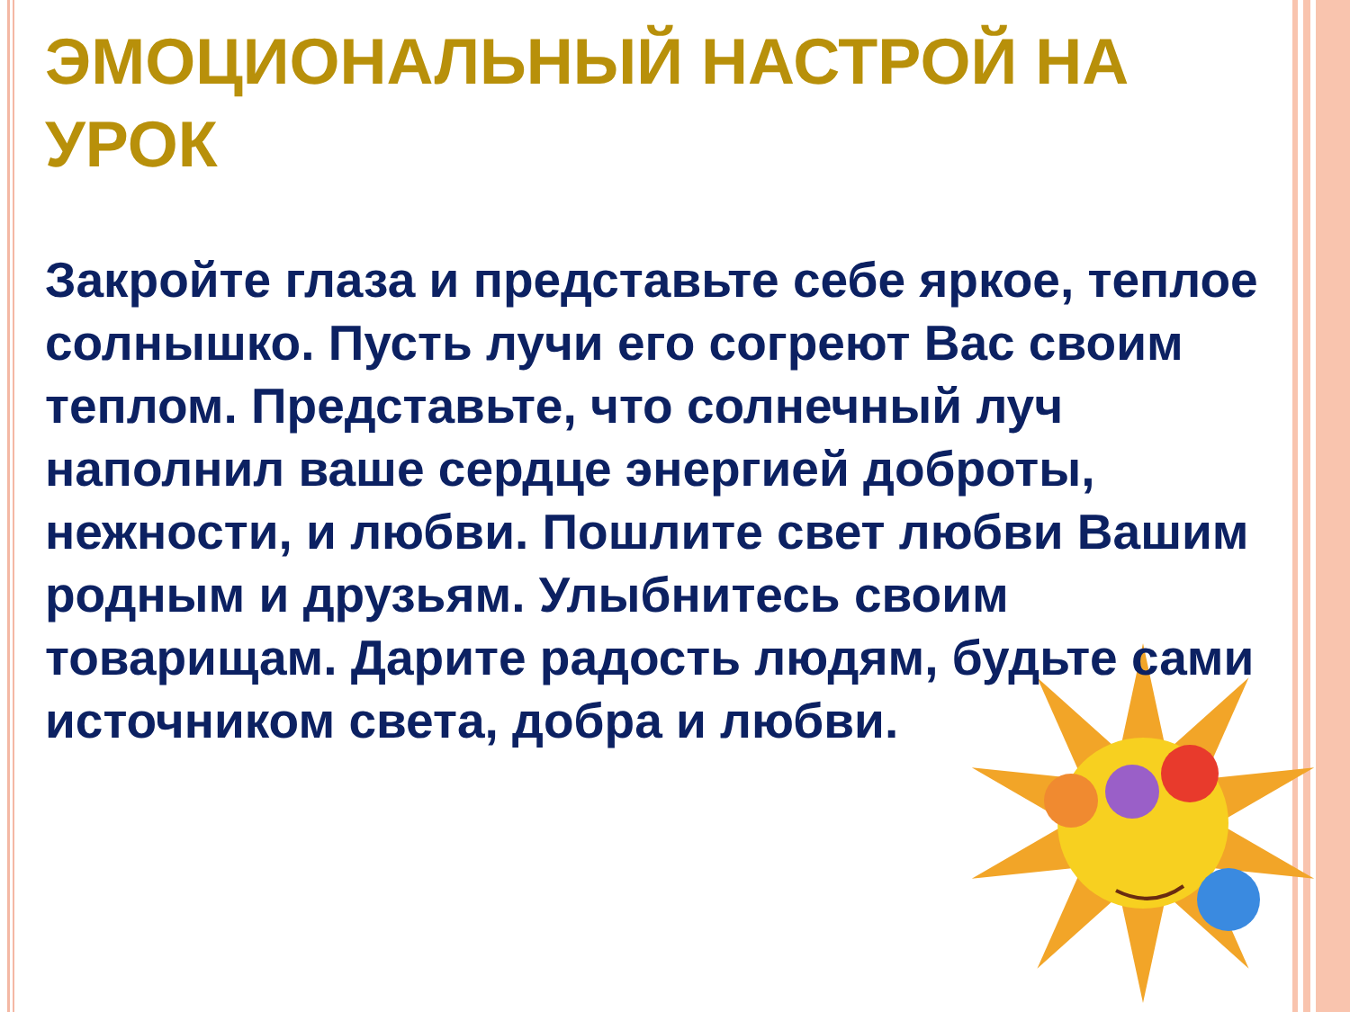ЭМОЦИОНАЛЬНЫЙ НАСТРОЙ НА УРОК
Закройте глаза и представьте себе яркое, теплое солнышко. Пусть лучи его согреют Вас своим теплом. Представьте, что солнечный луч наполнил ваше сердце энергией доброты, нежности, и любви. Пошлите свет любви Вашим родным и друзьям. Улыбнитесь своим товарищам. Дарите радость людям, будьте сами источником света, добра и любви.